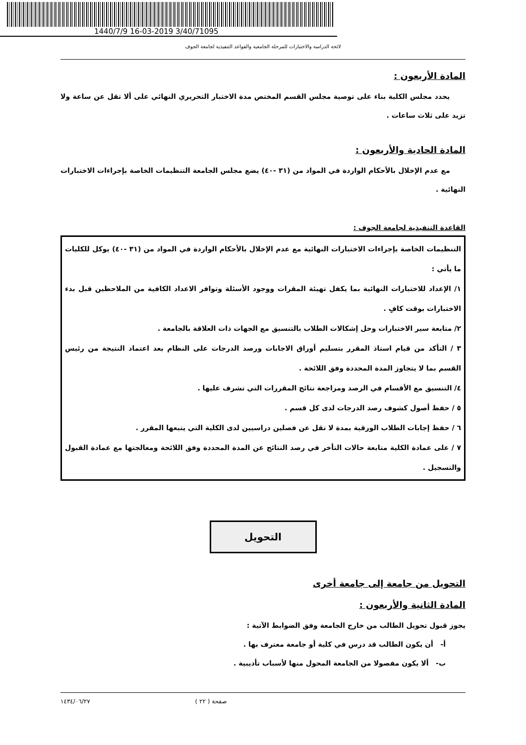1440/7/9 16-03-2019 3/40/71095
لائحة الدراسة والاختبارات للمرحلة الجامعية والقواعد التنفيذية لجامعة الجوف
المادة الأربعون :
يحدد مجلس الكلية بناء على توصية مجلس القسم المختص مدة الاختبار التحريري النهائي على ألا تقل عن ساعة ولا تزيد على ثلاث ساعات .
المادة الحادية والأربعون :
مع عدم الإخلال بالأحكام الواردة في المواد من (٣١ -٤٠) يضع مجلس الجامعة التنظيمات الخاصة بإجراءات الاختبارات النهائية .
القاعدة التنفيذية لجامعة الجوف :
التنظيمات الخاصة بإجراءات الاختبارات النهائية مع عدم الإخلال بالأحكام الواردة في المواد من (٣١ -٤٠) يوكل للكليات ما يأتي :
١/ الإعداد للاختبارات النهائية بما يكفل تهيئة المقرات ووجود الأسئلة وتوافر الاعداد الكافية من الملاحظين قبل بدء الاختبارات بوقت كافٍ .
٢/ متابعة سير الاختبارات وحل إشكالات الطلاب بالتنسيق مع الجهات ذات العلاقة بالجامعة .
٣ / التأكد من قيام استاذ المقرر بتسليم أوراق الاجابات ورصد الدرجات على النظام بعد اعتماد النتيجة من رئيس القسم بما لا يتجاوز المدة المحددة وفق اللائحة .
٤/ التنسيق مع الأقسام في الرصد ومراجعة نتائج المقررات التي تشرف عليها .
٥ / حفظ أصول كشوف رصد الدرجات لدى كل قسم .
٦ / حفظ إجابات الطلاب الورقية بمدة لا تقل عن فصلين دراسيين لدى الكلية التي يتبعها المقرر .
٧ / على عمادة الكلية متابعة حالات التأخر في رصد النتائج عن المدة المحددة وفق اللائحة ومعالجتها مع عمادة القبول والتسجيل .
التحويل
التحويل من جامعة إلى جامعة أخرى
المادة الثانية والأربعون :
يجوز قبول تحويل الطالب من خارج الجامعة وفق الضوابط الآتية :
أ- أن يكون الطالب قد درس في كلية أو جامعة معترف بها .
ب- ألا يكون مفصولا من الجامعة المحول منها لأسباب تأديبية .
صفحة ( ٢٢ ) ١٤٣٤/٠٦/٢٧